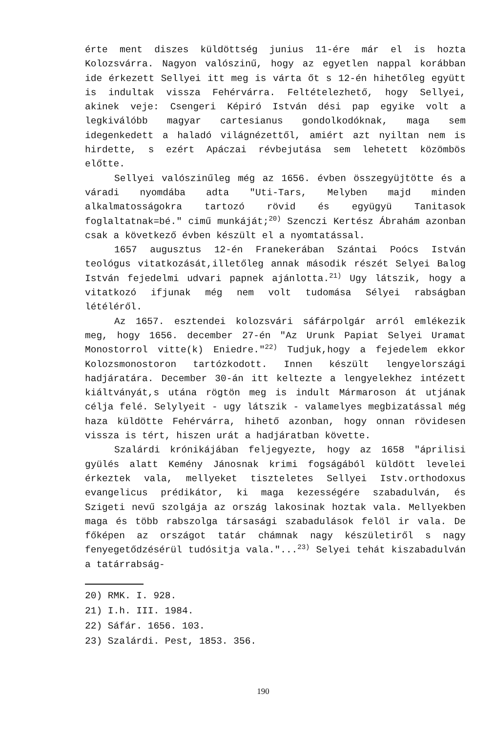érte ment diszes küldöttség junius 11-ére már el is hozta Kolozsvárra. Nagyon valószinű, hogy az egyetlen nappal korábban ide érkezett Sellyei itt meg is várta őt s 12-én hihetőleg együtt is indultak vissza Fehérvárra. Feltételezhető, hogy Sellyei, akinek veje: Csengeri Képiró István dési pap egyike volt a legkiválóbb magyar cartesianus gondolkodóknak, maga sem idegenkedett a haladó világnézettől, amiért azt nyiltan nem is hirdette, s ezért Apáczai révbejutása sem lehetett közömbös előtte.
Sellyei valószinűleg még az 1656. évben összegyüjtötte és a váradi nyomdába adta "Uti-Tars, Melyben majd minden alkalmatosságokra tartozó rövid és együgyü Tanitasok foglaltatnak=bé." cimű munkáját;<sup>20)</sup> Szenczi Kertész Ábrahám azonban csak a következő évben készült el a nyomtatással.
1657 augusztus 12-én Franekerában Szántai Poócs István teológus vitatkozását,illetőleg annak második részét Selyei Balog István fejedelmi udvari papnek ajánlotta.<sup>21)</sup> Ugy látszik, hogy a vitatkozó ifjunak még nem volt tudomása Sélyei rabságban létéléről.
Az 1657. esztendei kolozsvári sáfárpolgár arról emlékezik meg, hogy 1656. december 27-én "Az Urunk Papiat Selyei Uramat Monostorrol vitte(k) Eniedre."<sup>22)</sup> Tudjuk,hogy a fejedelem ekkor Kolozsmonostoron tartózkodott. Innen készült lengyelországi hadjáratára. December 30-án itt keltezte a lengyelekhez intézett kiáltványát,s utána rögtön meg is indult Mármaroson át utjának célja felé. Selylyeit - ugy látszik - valamelyes megbizatással még haza küldötte Fehérvárra, hihető azonban, hogy onnan rövidesen vissza is tért, hiszen urát a hadjáratban követte.
Szalárdi krónikájában feljegyezte, hogy az 1658 "áprilisi gyülés alatt Kemény Jánosnak krimi fogságából küldött levelei érkeztek vala, mellyeket tiszteletes Sellyei Istv.orthodoxus evangelicus prédikátor, ki maga kezességére szabadulván, és Szigeti nevű szolgája az ország lakosinak hoztak vala. Mellyekben maga és több rabszolga társasági szabadulások felöl ir vala. De főképen az országot tatár chámnak nagy készületiről s nagy fenyegetődzésérül tudósitja vala."...<sup>23)</sup> Selyei tehát kiszabadulván a tatárrabság-
20) RMK. I. 928.
21) I.h. III. 1984.
22) Sáfár. 1656. 103.
23) Szalárdi. Pest, 1853. 356.
190